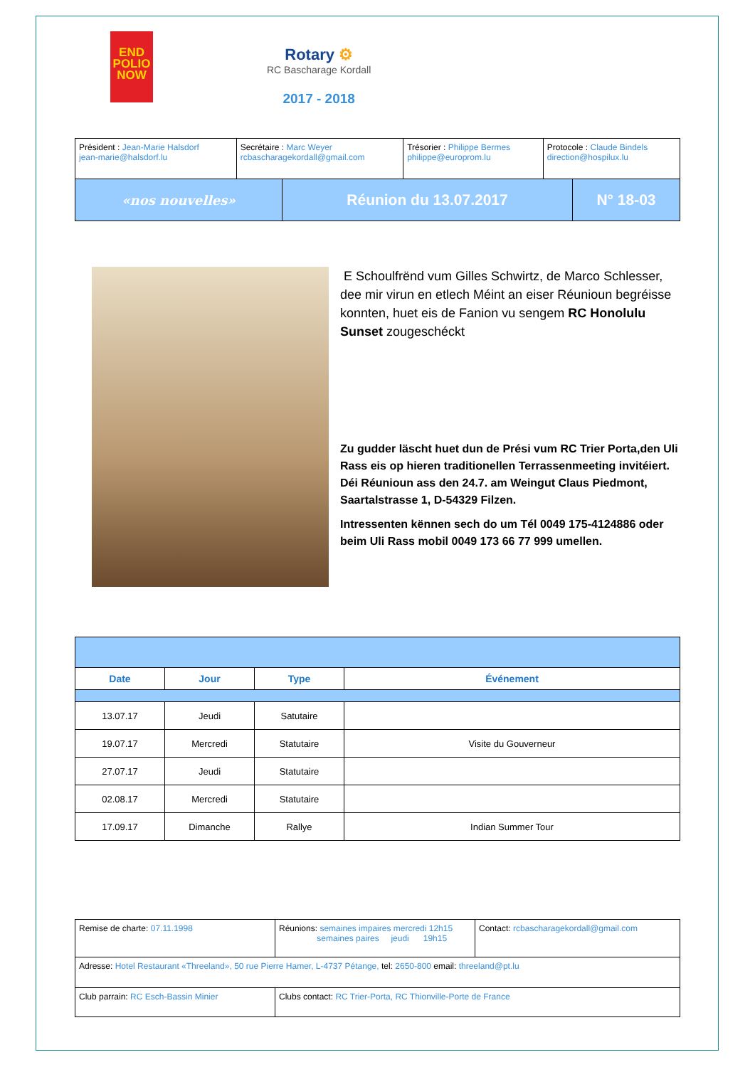END
POLIO
NOW
Rotary ⚙
RC Bascharage Kordall
2017 - 2018
| Président : Jean-Marie Halsdorf jean-marie@halsdorf.lu | Secrétaire : Marc Weyer rcbascharagekordall@gmail.com | Trésorier : Philippe Bermes philippe@europrom.lu | Protocole : Claude Bindels direction@hospilux.lu |
| «nos nouvelles» | Réunion du 13.07.2017 | N° 18-03 |
E Schoulfrënd vum Gilles Schwirtz, de Marco Schlesser, dee mir virun en etlech Méint an eiser Réunioun begréisse konnten, huet eis de Fanion vu sengem RC Honolulu Sunset zougeschéckt
Zu gudder läscht huet dun de Prési vum RC Trier Porta,den Uli Rass eis op hieren traditionellen Terrassenmeeting invitéiert. Déi Réunioun ass den 24.7. am Weingut Claus Piedmont, Saartalstrasse 1, D-54329 Filzen.
Intressenten kënnen sech do um Tél 0049 175-4124886 oder beim Uli Rass mobil 0049 173 66 77 999 umellen.
| Date | Jour | Type | Événement |
| --- | --- | --- | --- |
| 13.07.17 | Jeudi | Satutaire | |
| 19.07.17 | Mercredi | Statutaire | Visite du Gouverneur |
| 27.07.17 | Jeudi | Statutaire | |
| 02.08.17 | Mercredi | Statutaire | |
| 17.09.17 | Dimanche | Rallye | Indian Summer Tour |
| Remise de charte: 07.11.1998 | Réunions: semaines impaires mercredi 12h15 semaines paires jeudi 19h15 | Contact: rcbascharagekordall@gmail.com |
| Adresse: Hotel Restaurant «Threeland», 50 rue Pierre Hamer, L-4737 Pétange, tel: 2650-800 email: threeland@pt.lu | | |
| Club parrain: RC Esch-Bassin Minier | Clubs contact: RC Trier-Porta, RC Thionville-Porte de France | |